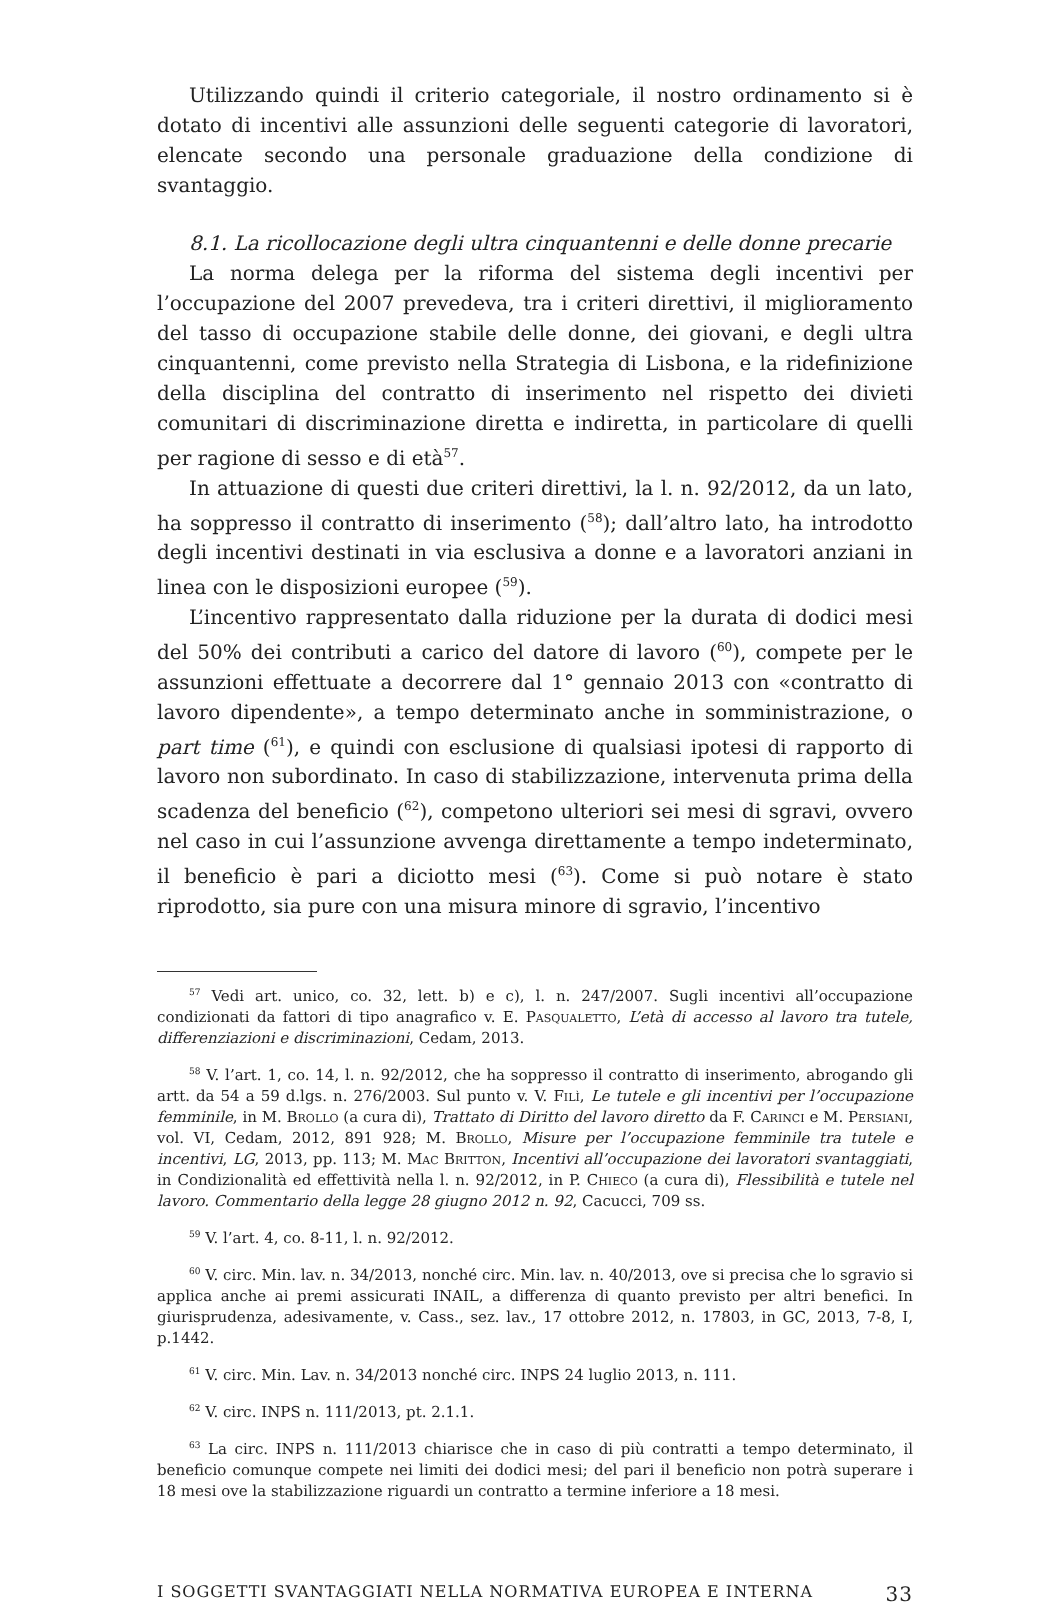Utilizzando quindi il criterio categoriale, il nostro ordinamento si è dotato di incentivi alle assunzioni delle seguenti categorie di lavoratori, elencate secondo una personale graduazione della condizione di svantaggio.
8.1. La ricollocazione degli ultra cinquantenni e delle donne precarie
La norma delega per la riforma del sistema degli incentivi per l’occupazione del 2007 prevedeva, tra i criteri direttivi, il miglioramento del tasso di occupazione stabile delle donne, dei giovani, e degli ultra cinquantenni, come previsto nella Strategia di Lisbona, e la ridefinizione della disciplina del contratto di inserimento nel rispetto dei divieti comunitari di discriminazione diretta e indiretta, in particolare di quelli per ragione di sesso e di età<sup>57</sup>.
In attuazione di questi due criteri direttivi, la l. n. 92/2012, da un lato, ha soppresso il contratto di inserimento (<sup>58</sup>); dall’altro lato, ha introdotto degli incentivi destinati in via esclusiva a donne e a lavoratori anziani in linea con le disposizioni europee (<sup>59</sup>).
L’incentivo rappresentato dalla riduzione per la durata di dodici mesi del 50% dei contributi a carico del datore di lavoro (<sup>60</sup>), compete per le assunzioni effettuate a decorrere dal 1° gennaio 2013 con «contratto di lavoro dipendente», a tempo determinato anche in somministrazione, o part time (<sup>61</sup>), e quindi con esclusione di qualsiasi ipotesi di rapporto di lavoro non subordinato. In caso di stabilizzazione, intervenuta prima della scadenza del beneficio (<sup>62</sup>), competono ulteriori sei mesi di sgravi, ovvero nel caso in cui l’assunzione avvenga direttamente a tempo indeterminato, il beneficio è pari a diciotto mesi (<sup>63</sup>). Come si può notare è stato riprodotto, sia pure con una misura minore di sgravio, l’incentivo
<sup>57</sup> Vedi art. unico, co. 32, lett. b) e c), l. n. 247/2007. Sugli incentivi all’occupazione condizionati da fattori di tipo anagrafico v. E. Pasqualetto, L’età di accesso al lavoro tra tutele, differenziazioni e discriminazioni, Cedam, 2013.
<sup>58</sup> V. l’art. 1, co. 14, l. n. 92/2012, che ha soppresso il contratto di inserimento, abrogando gli artt. da 54 a 59 d.lgs. n. 276/2003. Sul punto v. V. Filì, Le tutele e gli incentivi per l’occupazione femminile, in M. Brollo (a cura di), Trattato di Diritto del lavoro diretto da F. Carinci e M. Persiani, vol. VI, Cedam, 2012, 891 928; M. Brollo, Misure per l’occupazione femminile tra tutele e incentivi, LG, 2013, pp. 113; M. Mac Britton, Incentivi all’occupazione dei lavoratori svantaggiati, in Condizionalità ed effettività nella l. n. 92/2012, in P. Chieco (a cura di), Flessibilità e tutele nel lavoro. Commentario della legge 28 giugno 2012 n. 92, Cacucci, 709 ss.
<sup>59</sup> V. l’art. 4, co. 8-11, l. n. 92/2012.
<sup>60</sup> V. circ. Min. lav. n. 34/2013, nonché circ. Min. lav. n. 40/2013, ove si precisa che lo sgravio si applica anche ai premi assicurati INAIL, a differenza di quanto previsto per altri benefici. In giurisprudenza, adesivamente, v. Cass., sez. lav., 17 ottobre 2012, n. 17803, in GC, 2013, 7-8, I, p.1442.
<sup>61</sup> V. circ. Min. Lav. n. 34/2013 nonché circ. INPS 24 luglio 2013, n. 111.
<sup>62</sup> V. circ. INPS n. 111/2013, pt. 2.1.1.
<sup>63</sup> La circ. INPS n. 111/2013 chiarisce che in caso di più contratti a tempo determinato, il beneficio comunque compete nei limiti dei dodici mesi; del pari il beneficio non potrà superare i 18 mesi ove la stabilizzazione riguardi un contratto a termine inferiore a 18 mesi.
I SOGGETTI SVANTAGGIATI NELLA NORMATIVA EUROPEA E INTERNA 33